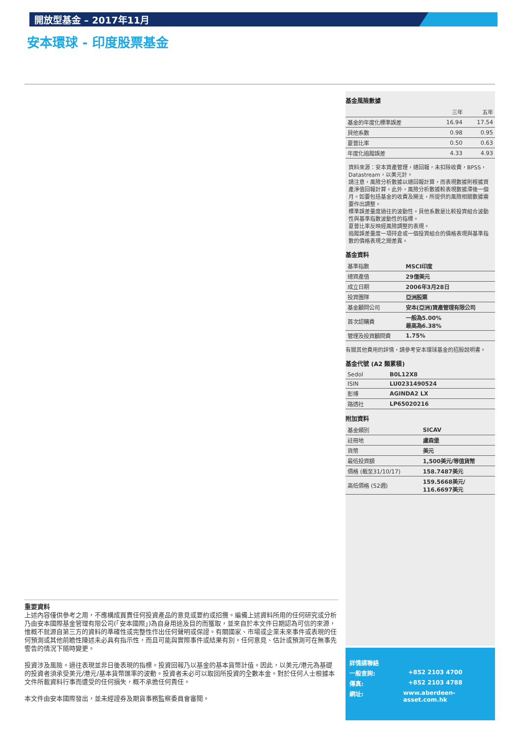開放型基金 – 2017年11月
安本環球 - 印度股票基金
基金風險數據
| | 三年 | 五年 |
| --- | --- | --- |
| 基金的年度化標準誤差 | 16.94 | 17.54 |
| 貝他系數 | 0.98 | 0.95 |
| 夏普比率 | 0.50 | 0.63 |
| 年度化追蹤誤差 | 4.33 | 4.93 |
資料來源：安本資產管理，總回報，未扣除收費，BPSS，Datastream，以美元計。
請注意，風險分析數據以總回報計算，而表現數據則根據資產淨值回報計算。此外，風險分析數據較表現數據滯後一個月。如要包括基金的收費及開支，所提供的風險相關數據需要作出調整。
標準誤差量度過往的波動性。貝他系數是比較投資組合波動性與基準指數波動性的指標。
夏普比率反映經風險調整的表現。
追蹤誤差量度一項持倉或一個投資組合的價格表現與基準指數的價格表現之間差異。
基金資料
| 基準指數 | MSCI印度 |
| 總資產值 | 29億美元 |
| 成立日期 | 2006年3月28日 |
| 投資團隊 | 亞洲股票 |
| 基金顧問公司 | 安本(亞洲)資產管理有限公司 |
| 首次認購費 | 一般為5.00% 最高為6.38% |
| 管理及投資顧問費 | 1.75% |
有關其他費用的詳情，請參考安本環球基金的招股說明書。
基金代號 (A2 類累積)
| Sedol | B0L12X8 |
| ISIN | LU0231490524 |
| 彭博 | AGINDA2 LX |
| 路透社 | LP65020216 |
附加資料
| 基金類別 | SICAV |
| 註冊地 | 盧森堡 |
| 貨幣 | 美元 |
| 最低投資額 | 1,500美元/等值貨幣 |
| 價格 (截至31/10/17) | 158.7487美元 |
| 高低價格 (52週) | 159.5668美元/ 116.6697美元 |
重要資料
上述內容僅供參考之用，不應構成買賣任何投資產品的意見或要約或招攬。編備上述資料所用的任何研究或分析乃由安本國際基金管理有限公司(「安本國際」)為自身用途及目的而獲取，並來自於本文件日期認為可信的來源，惟概不就源自第三方的資料的準確性或完整性作出任何聲明或保證。有關國家、市場或企業未來事件或表現的任何預測或其他前瞻性陳述未必具有指示性，而且可能與實際事件或結果有別。任何意見、估計或預測可在無事先警告的情況下隨時變更。
投資涉及風險。過往表現並非日後表現的指標。投資回報乃以基金的基本貨幣計值。因此，以美元/港元為基礎的投資者須承受美元/港元/基本貨幣匯率的波動。投資者未必可以取回所投資的全數本金。對於任何人士根據本文件所載資料行事而遭受的任何損失，概不承擔任何責任。
本文件由安本國際發出，並未經證券及期貨事務監察委員會審閱。
詳情請聯絡
一般查詢: +852 2103 4700
傳真: +852 2103 4788
網址: www.aberdeen-asset.com.hk